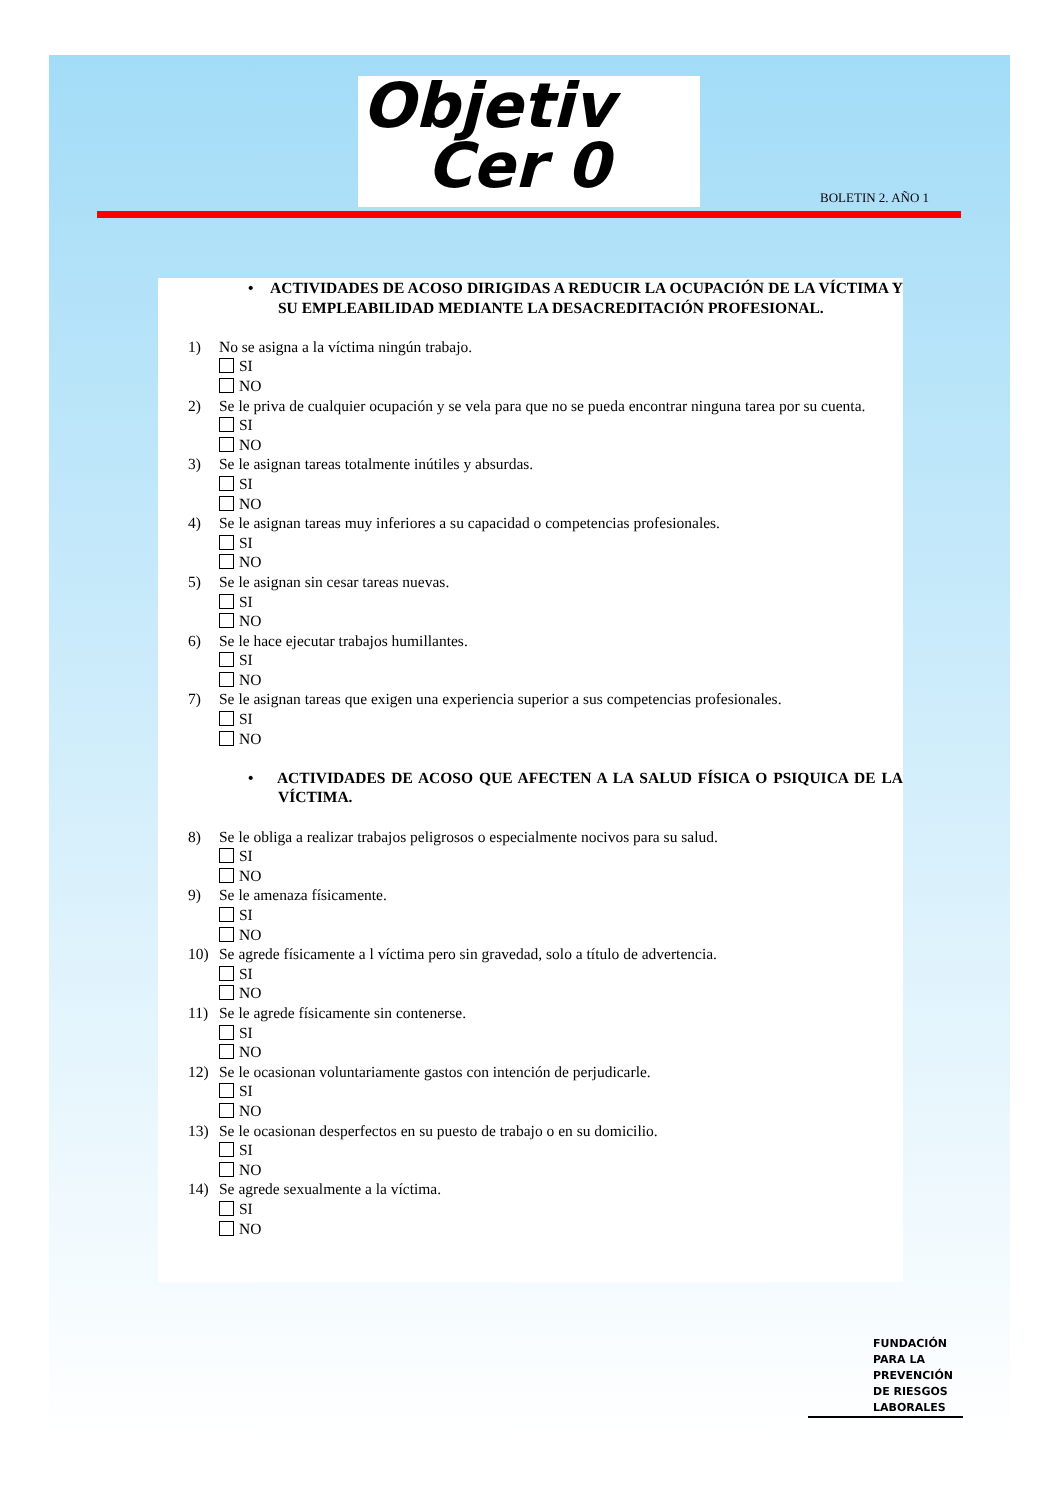Objetiv
Cer 0
BOLETIN 2. AÑO 1
• ACTIVIDADES DE ACOSO DIRIGIDAS A REDUCIR LA OCUPACIÓN DE LA VÍCTIMA Y SU EMPLEABILIDAD MEDIANTE LA DESACREDITACIÓN PROFESIONAL.
1) No se asigna a la víctima ningún trabajo.
SI
NO
2) Se le priva de cualquier ocupación y se vela para que no se pueda encontrar ninguna tarea por su cuenta.
SI
NO
3) Se le asignan tareas totalmente inútiles y absurdas.
SI
NO
4) Se le asignan tareas muy inferiores a su capacidad o competencias profesionales.
SI
NO
5) Se le asignan sin cesar tareas nuevas.
SI
NO
6) Se le hace ejecutar trabajos humillantes.
SI
NO
7) Se le asignan tareas que exigen una experiencia superior a sus competencias profesionales.
SI
NO
• ACTIVIDADES DE ACOSO QUE AFECTEN A LA SALUD FÍSICA O PSIQUICA DE LA VÍCTIMA.
8) Se le obliga a realizar trabajos peligrosos o especialmente nocivos para su salud.
SI
NO
9) Se le amenaza físicamente.
SI
NO
10) Se agrede físicamente a l víctima pero sin gravedad, solo a título de advertencia.
SI
NO
11) Se le agrede físicamente sin contenerse.
SI
NO
12) Se le ocasionan voluntariamente gastos con intención de perjudicarle.
SI
NO
13) Se le ocasionan desperfectos en su puesto de trabajo o en su domicilio.
SI
NO
14) Se agrede sexualmente a la víctima.
SI
NO
FUNDACIÓN
PARA LA
PREVENCIÓN
DE RIESGOS
LABORALES